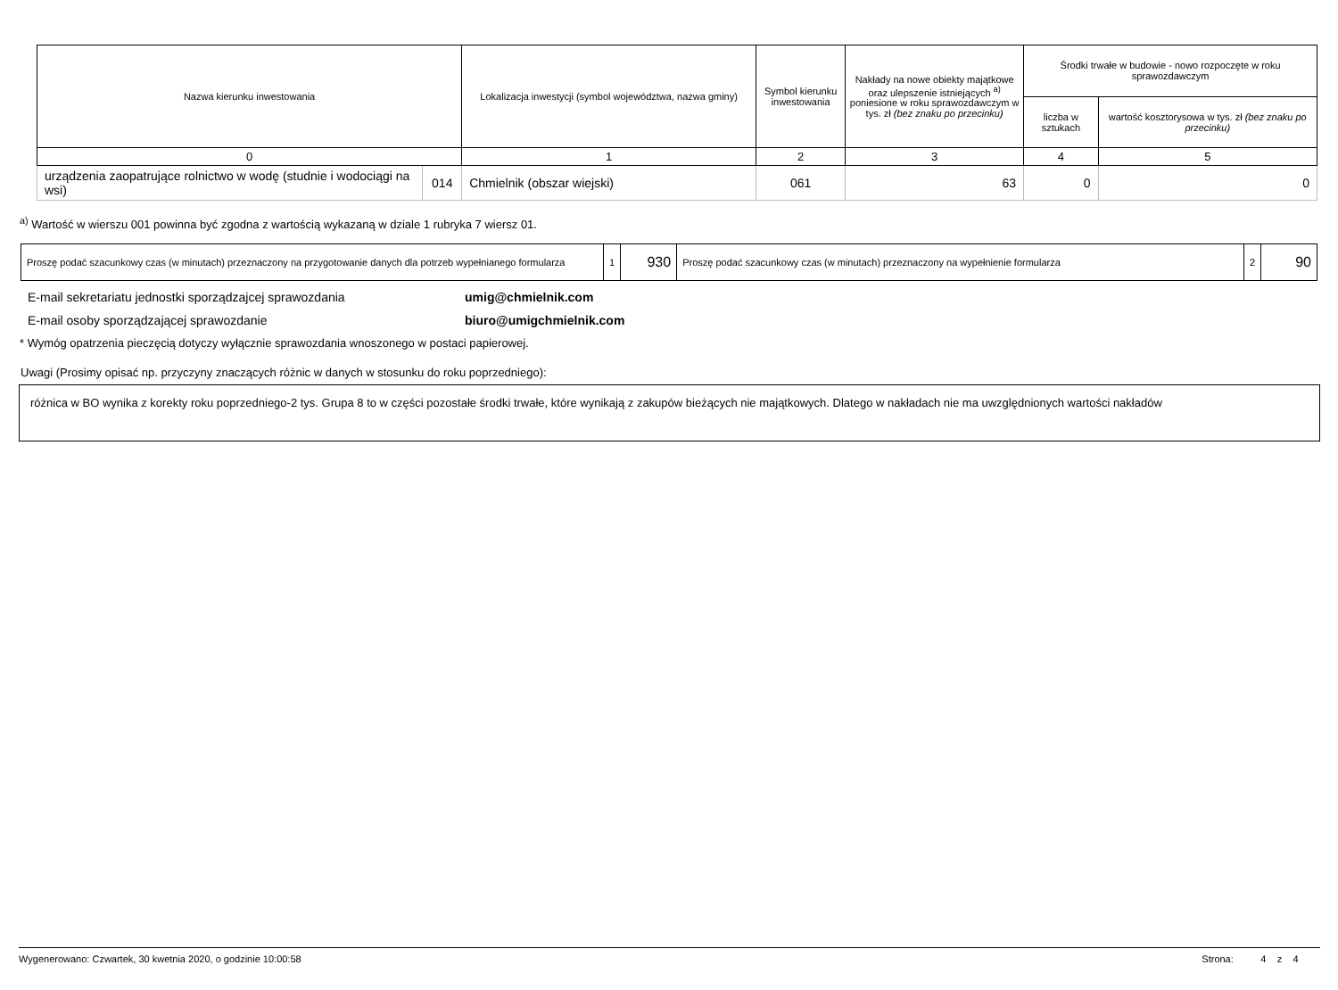| Nazwa kierunku inwestowania | | Lokalizacja inwestycji (symbol województwa, nazwa gminy) | Symbol kierunku inwestowania | Nakłady na nowe obiekty majątkowe oraz ulepszenie istniejących <sup>a)</sup> poniesione w roku sprawozdawczym w tys. zł (bez znaku po przecinku) | Środki trwałe w budowie - nowo rozpoczęte w roku sprawozdawczym | |
| --- | --- | --- | --- | --- | --- | --- |
| | | | | | liczba w sztukach | wartość kosztorysowa w tys. zł (bez znaku po przecinku) |
| 0 | | 1 | 2 | 3 | 4 | 5 |
| urządzenia zaopatrujące rolnictwo w wodę (studnie i wodociągi na wsi) | 014 | Chmielnik (obszar wiejski) | 061 | 63 | 0 | 0 |
<sup>a)</sup> Wartość w wierszu 001 powinna być zgodna z wartością wykazaną w dziale 1 rubryka 7 wiersz 01.
| Proszę podać szacunkowy czas (w minutach) przeznaczony na przygotowanie danych dla potrzeb wypełnianego formularza | 1 | 930 | Proszę podać szacunkowy czas (w minutach) przeznaczony na wypełnienie formularza | 2 | 90 |
E-mail sekretariatu jednostki sporządzajcej sprawozdania umig@chmielnik.com
E-mail osoby sporządzającej sprawozdanie biuro@umigchmielnik.com
* Wymóg opatrzenia pieczęcią dotyczy wyłącznie sprawozdania wnoszonego w postaci papierowej.
Uwagi (Prosimy opisać np. przyczyny znaczących różnic w danych w stosunku do roku poprzedniego):
różnica w BO wynika z korekty roku poprzedniego-2 tys. Grupa 8 to w części pozostałe środki trwałe, które wynikają z zakupów bieżących nie majątkowych. Dlatego w nakładach nie ma uwzględnionych wartości nakładów
Wygenerowano: Czwartek, 30 kwetnia 2020, o godzinie 10:00:58 Strona: 4 z 4